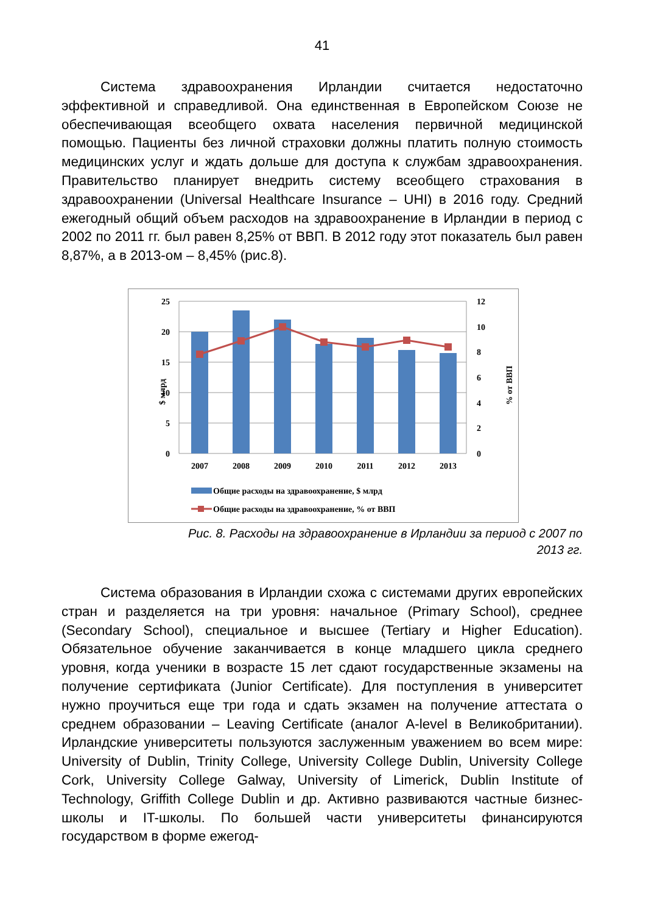41
Система здравоохранения Ирландии считается недостаточно эффективной и справедливой. Она единственная в Европейском Союзе не обеспечивающая всеобщего охвата населения первичной медицинской помощью. Пациенты без личной страховки должны платить полную стоимость медицинских услуг и ждать дольше для доступа к службам здравоохранения. Правительство планирует внедрить систему всеобщего страхования в здравоохранении (Universal Healthcare Insurance – UHI) в 2016 году. Средний ежегодный общий объем расходов на здравоохранение в Ирландии в период с 2002 по 2011 гг. был равен 8,25% от ВВП. В 2012 году этот показатель был равен 8,87%, а в 2013-ом – 8,45% (рис.8).
25
20
15
10
5
0
12
10
8
6
4
2
0
$ млрд
% от ВВП
2007
2008
2009
2010
2011
2012
2013
Общие расходы на здравоохранение, $ млрд
Общие расходы на здравоохранение, % от ВВП
Рис. 8. Расходы на здравоохранение в Ирландии за период с 2007 по
2013 гг.
Система образования в Ирландии схожа с системами других европейских стран и разделяется на три уровня: начальное (Primary School), среднее (Secondary School), специальное и высшее (Tertiary и Higher Education). Обязательное обучение заканчивается в конце младшего цикла среднего уровня, когда ученики в возрасте 15 лет сдают государственные экзамены на получение сертификата (Junior Certificate). Для поступления в университет нужно проучиться еще три года и сдать экзамен на получение аттестата о среднем образовании – Leaving Certificate (аналог A-level в Великобритании). Ирландские университеты пользуются заслуженным уважением во всем мире: University of Dublin, Trinity College, University College Dublin, University College Cork, University College Galway, University of Limerick, Dublin Institute of Technology, Griffith College Dublin и др. Активно развиваются частные бизнес-школы и IT-школы. По большей части университеты финансируются государством в форме ежегод-